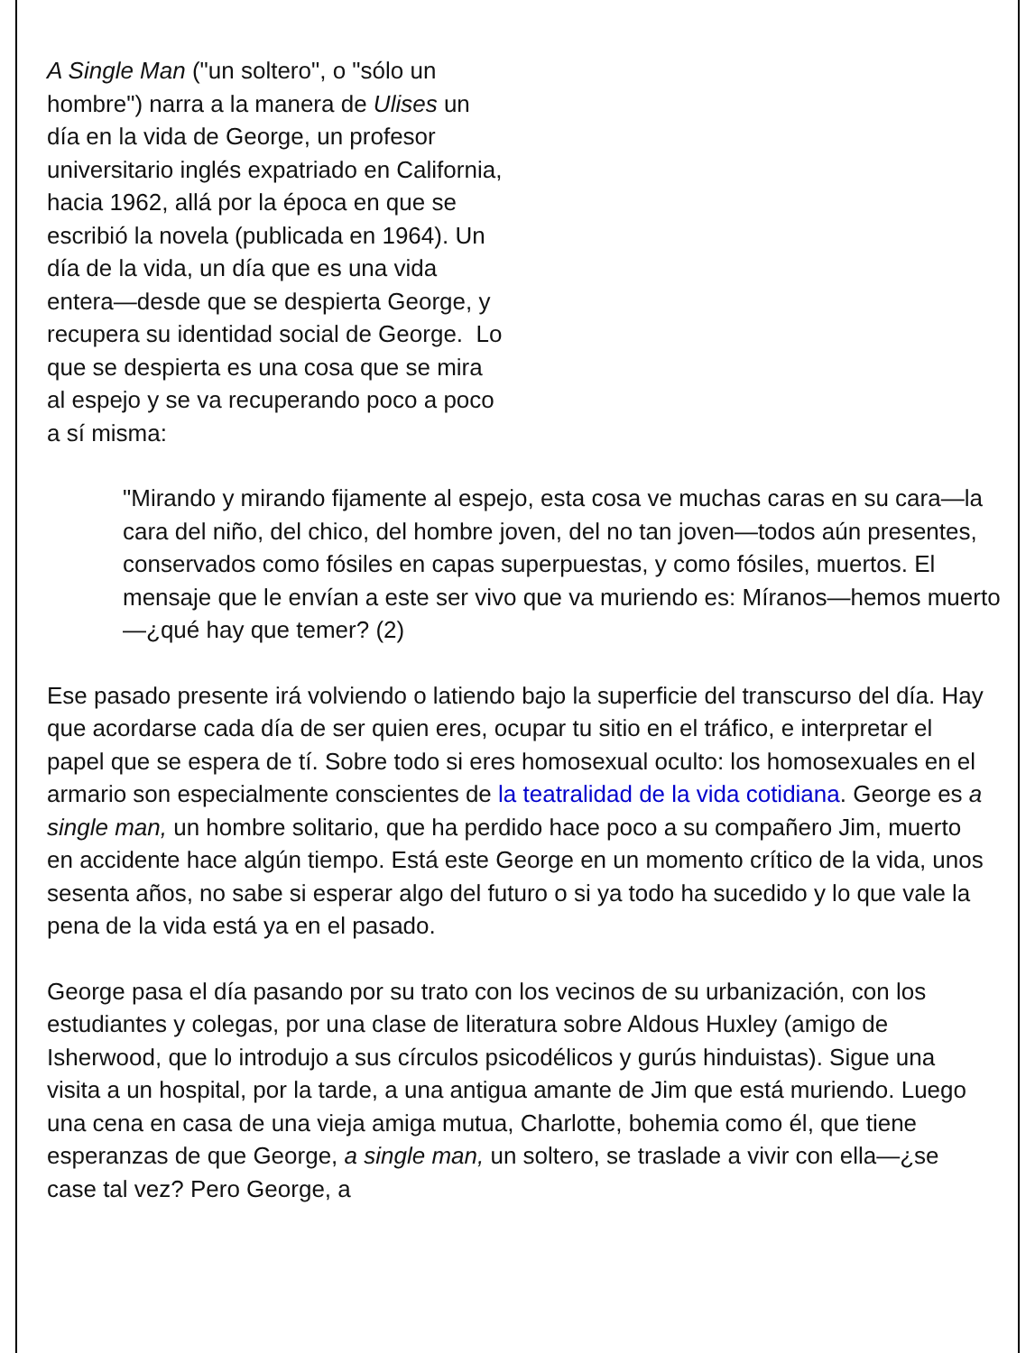A Single Man ("un soltero", o "sólo un hombre") narra a la manera de Ulises un día en la vida de George, un profesor universitario inglés expatriado en California, hacia 1962, allá por la época en que se escribió la novela (publicada en 1964). Un día de la vida, un día que es una vida entera—desde que se despierta George, y recupera su identidad social de George. Lo que se despierta es una cosa que se mira al espejo y se va recuperando poco a poco a sí misma:
"Mirando y mirando fijamente al espejo, esta cosa ve muchas caras en su cara—la cara del niño, del chico, del hombre joven, del no tan joven—todos aún presentes, conservados como fósiles en capas superpuestas, y como fósiles, muertos. El mensaje que le envían a este ser vivo que va muriendo es: Míranos—hemos muerto—¿qué hay que temer? (2)
Ese pasado presente irá volviendo o latiendo bajo la superficie del transcurso del día. Hay que acordarse cada día de ser quien eres, ocupar tu sitio en el tráfico, e interpretar el papel que se espera de tí. Sobre todo si eres homosexual oculto: los homosexuales en el armario son especialmente conscientes de la teatralidad de la vida cotidiana. George es a single man, un hombre solitario, que ha perdido hace poco a su compañero Jim, muerto en accidente hace algún tiempo. Está este George en un momento crítico de la vida, unos sesenta años, no sabe si esperar algo del futuro o si ya todo ha sucedido y lo que vale la pena de la vida está ya en el pasado.
George pasa el día pasando por su trato con los vecinos de su urbanización, con los estudiantes y colegas, por una clase de literatura sobre Aldous Huxley (amigo de Isherwood, que lo introdujo a sus círculos psicodélicos y gurús hinduistas). Sigue una visita a un hospital, por la tarde, a una antigua amante de Jim que está muriendo. Luego una cena en casa de una vieja amiga mutua, Charlotte, bohemia como él, que tiene esperanzas de que George, a single man, un soltero, se traslade a vivir con ella—¿se case tal vez? Pero George, a